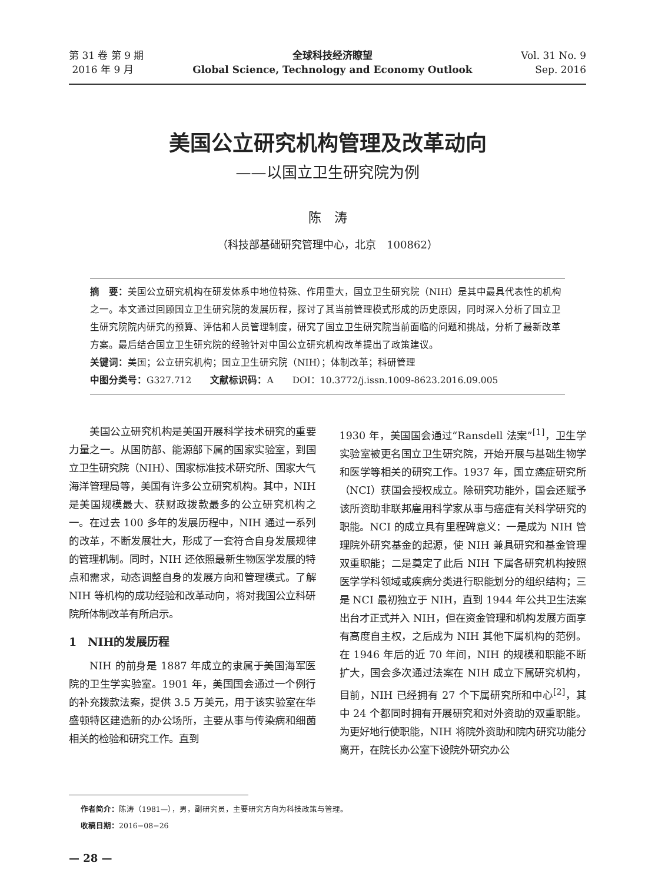第 31 卷 第 9 期
2016 年 9 月
全球科技经济瞭望
Global Science, Technology and Economy Outlook
Vol. 31 No. 9
Sep. 2016
美国公立研究机构管理及改革动向
——以国立卫生研究院为例
陈　涛
（科技部基础研究管理中心，北京　100862）
摘　要：美国公立研究机构在研发体系中地位特殊、作用重大，国立卫生研究院（NIH）是其中最具代表性的机构之一。本文通过回顾国立卫生研究院的发展历程，探讨了其当前管理模式形成的历史原因，同时深入分析了国立卫生研究院院内研究的预算、评估和人员管理制度，研究了国立卫生研究院当前面临的问题和挑战，分析了最新改革方案。最后结合国立卫生研究院的经验针对中国公立研究机构改革提出了政策建议。
关键词：美国；公立研究机构；国立卫生研究院（NIH）；体制改革；科研管理
中图分类号：G327.712　　文献标识码：A　　DOI：10.3772/j.issn.1009-8623.2016.09.005
美国公立研究机构是美国开展科学技术研究的重要力量之一。从国防部、能源部下属的国家实验室，到国立卫生研究院（NIH）、国家标准技术研究所、国家大气海洋管理局等，美国有许多公立研究机构。其中，NIH 是美国规模最大、获财政拨款最多的公立研究机构之一。在过去 100 多年的发展历程中，NIH 通过一系列的改革，不断发展壮大，形成了一套符合自身发展规律的管理机制。同时，NIH 还依照最新生物医学发展的特点和需求，动态调整自身的发展方向和管理模式。了解 NIH 等机构的成功经验和改革动向，将对我国公立科研院所体制改革有所启示。
1　NIH的发展历程
NIH 的前身是 1887 年成立的隶属于美国海军医院的卫生学实验室。1901 年，美国国会通过一个例行的补充拨款法案，提供 3.5 万美元，用于该实验室在华盛顿特区建造新的办公场所，主要从事与传染病和细菌相关的检验和研究工作。直到
1930 年，美国国会通过“Ransdell 法案”<sup>[1]</sup>，卫生学实验室被更名国立卫生研究院，开始开展与基础生物学和医学等相关的研究工作。1937 年，国立癌症研究所（NCI）获国会授权成立。除研究功能外，国会还赋予该所资助非联邦雇用科学家从事与癌症有关科学研究的职能。NCI 的成立具有里程碑意义：一是成为 NIH 管理院外研究基金的起源，使 NIH 兼具研究和基金管理双重职能；二是奠定了此后 NIH 下属各研究机构按照医学学科领域或疾病分类进行职能划分的组织结构；三是 NCI 最初独立于 NIH，直到 1944 年公共卫生法案出台才正式并入 NIH，但在资金管理和机构发展方面享有高度自主权，之后成为 NIH 其他下属机构的范例。在 1946 年后的近 70 年间，NIH 的规模和职能不断扩大，国会多次通过法案在 NIH 成立下属研究机构，目前，NIH 已经拥有 27 个下属研究所和中心<sup>[2]</sup>，其中 24 个都同时拥有开展研究和对外资助的双重职能。为更好地行使职能，NIH 将院外资助和院内研究功能分离开，在院长办公室下设院外研究办公
作者简介：陈涛（1981—），男，副研究员，主要研究方向为科技政策与管理。
收稿日期：2016−08−26
— 28 —